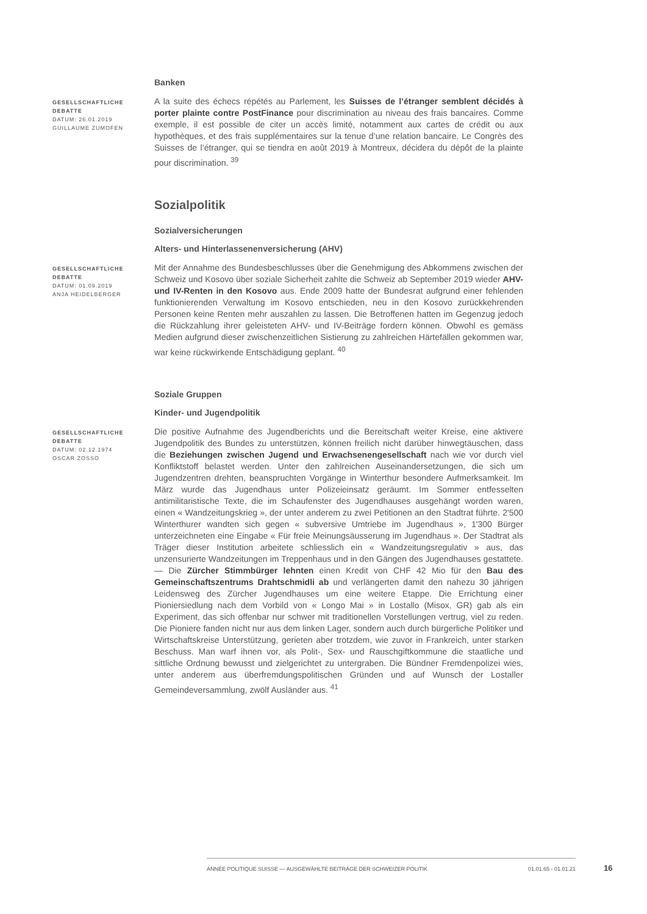Banken
GESELLSCHAFTLICHE DEBATTE
DATUM: 26.01.2019
GUILLAUME ZUMOFEN
A la suite des échecs répétés au Parlement, les Suisses de l’étranger semblent décidés à porter plainte contre PostFinance pour discrimination au niveau des frais bancaires. Comme exemple, il est possible de citer un accès limité, notamment aux cartes de crédit ou aux hypothèques, et des frais supplémentaires sur la tenue d’une relation bancaire. Le Congrès des Suisses de l’étranger, qui se tiendra en août 2019 à Montreux, décidera du dépôt de la plainte pour discrimination. <sup>39</sup>
Sozialpolitik
Sozialversicherungen
Alters- und Hinterlassenenversicherung (AHV)
GESELLSCHAFTLICHE DEBATTE
DATUM: 01.09.2019
ANJA HEIDELBERGER
Mit der Annahme des Bundesbeschlusses über die Genehmigung des Abkommens zwischen der Schweiz und Kosovo über soziale Sicherheit zahlte die Schweiz ab September 2019 wieder AHV- und IV-Renten in den Kosovo aus. Ende 2009 hatte der Bundesrat aufgrund einer fehlenden funktionierenden Verwaltung im Kosovo entschieden, neu in den Kosovo zurückkehrenden Personen keine Renten mehr auszahlen zu lassen. Die Betroffenen hatten im Gegenzug jedoch die Rückzahlung ihrer geleisteten AHV- und IV-Beiträge fordern können. Obwohl es gemäss Medien aufgrund dieser zwischenzeitlichen Sistierung zu zahlreichen Härtefällen gekommen war, war keine rückwirkende Entschädigung geplant. <sup>40</sup>
Soziale Gruppen
Kinder- und Jugendpolitik
GESELLSCHAFTLICHE DEBATTE
DATUM: 02.12.1974
OSCAR ZOSSO
Die positive Aufnahme des Jugendberichts und die Bereitschaft weiter Kreise, eine aktivere Jugendpolitik des Bundes zu unterstützen, können freilich nicht darüber hinwegtäuschen, dass die Beziehungen zwischen Jugend und Erwachsenengesellschaft nach wie vor durch viel Konfliktstoff belastet werden. Unter den zahlreichen Auseinandersetzungen, die sich um Jugendzentren drehten, beanspruchten Vorgänge in Winterthur besondere Aufmerksamkeit. Im März wurde das Jugendhaus unter Polizeieinsatz geräumt. Im Sommer entfesselten antimilitaristische Texte, die im Schaufenster des Jugendhauses ausgehängt worden waren, einen « Wandzeitungskrieg », der unter anderem zu zwei Petitionen an den Stadtrat führte. 2'500 Winterthurer wandten sich gegen « subversive Umtriebe im Jugendhaus », 1'300 Bürger unterzeichneten eine Eingabe « Für freie Meinungsäusserung im Jugendhaus ». Der Stadtrat als Träger dieser Institution arbeitete schliesslich ein « Wandzeitungsregulativ » aus, das unzensurierte Wandzeitungen im Treppenhaus und in den Gängen des Jugendhauses gestattete. — Die Zürcher Stimmbürger lehnten einen Kredit von CHF 42 Mio für den Bau des Gemeinschaftszentrums Drahtschmidli ab und verlängerten damit den nahezu 30 jährigen Leidensweg des Zürcher Jugendhauses um eine weitere Etappe. Die Errichtung einer Pioniersiedlung nach dem Vorbild von « Longo Mai » in Lostallo (Misox, GR) gab als ein Experiment, das sich offenbar nur schwer mit traditionellen Vorstellungen vertrug, viel zu reden. Die Pioniere fanden nicht nur aus dem linken Lager, sondern auch durch bürgerliche Politiker und Wirtschaftskreise Unterstützung, gerieten aber trotzdem, wie zuvor in Frankreich, unter starken Beschuss. Man warf ihnen vor, als Polit-, Sex- und Rauschgiftkommune die staatliche und sittliche Ordnung bewusst und zielgerichtet zu untergraben. Die Bündner Fremdenpolizei wies, unter anderem aus überfremdungspolitischen Gründen und auf Wunsch der Lostaller Gemeindeversammlung, zwölf Ausländer aus. <sup>41</sup>
ANNÉE POLITIQUE SUISSE — AUSGEWÄHLTE BEITRÄGE DER SCHWEIZER POLITIK 01.01.65 - 01.01.21
16